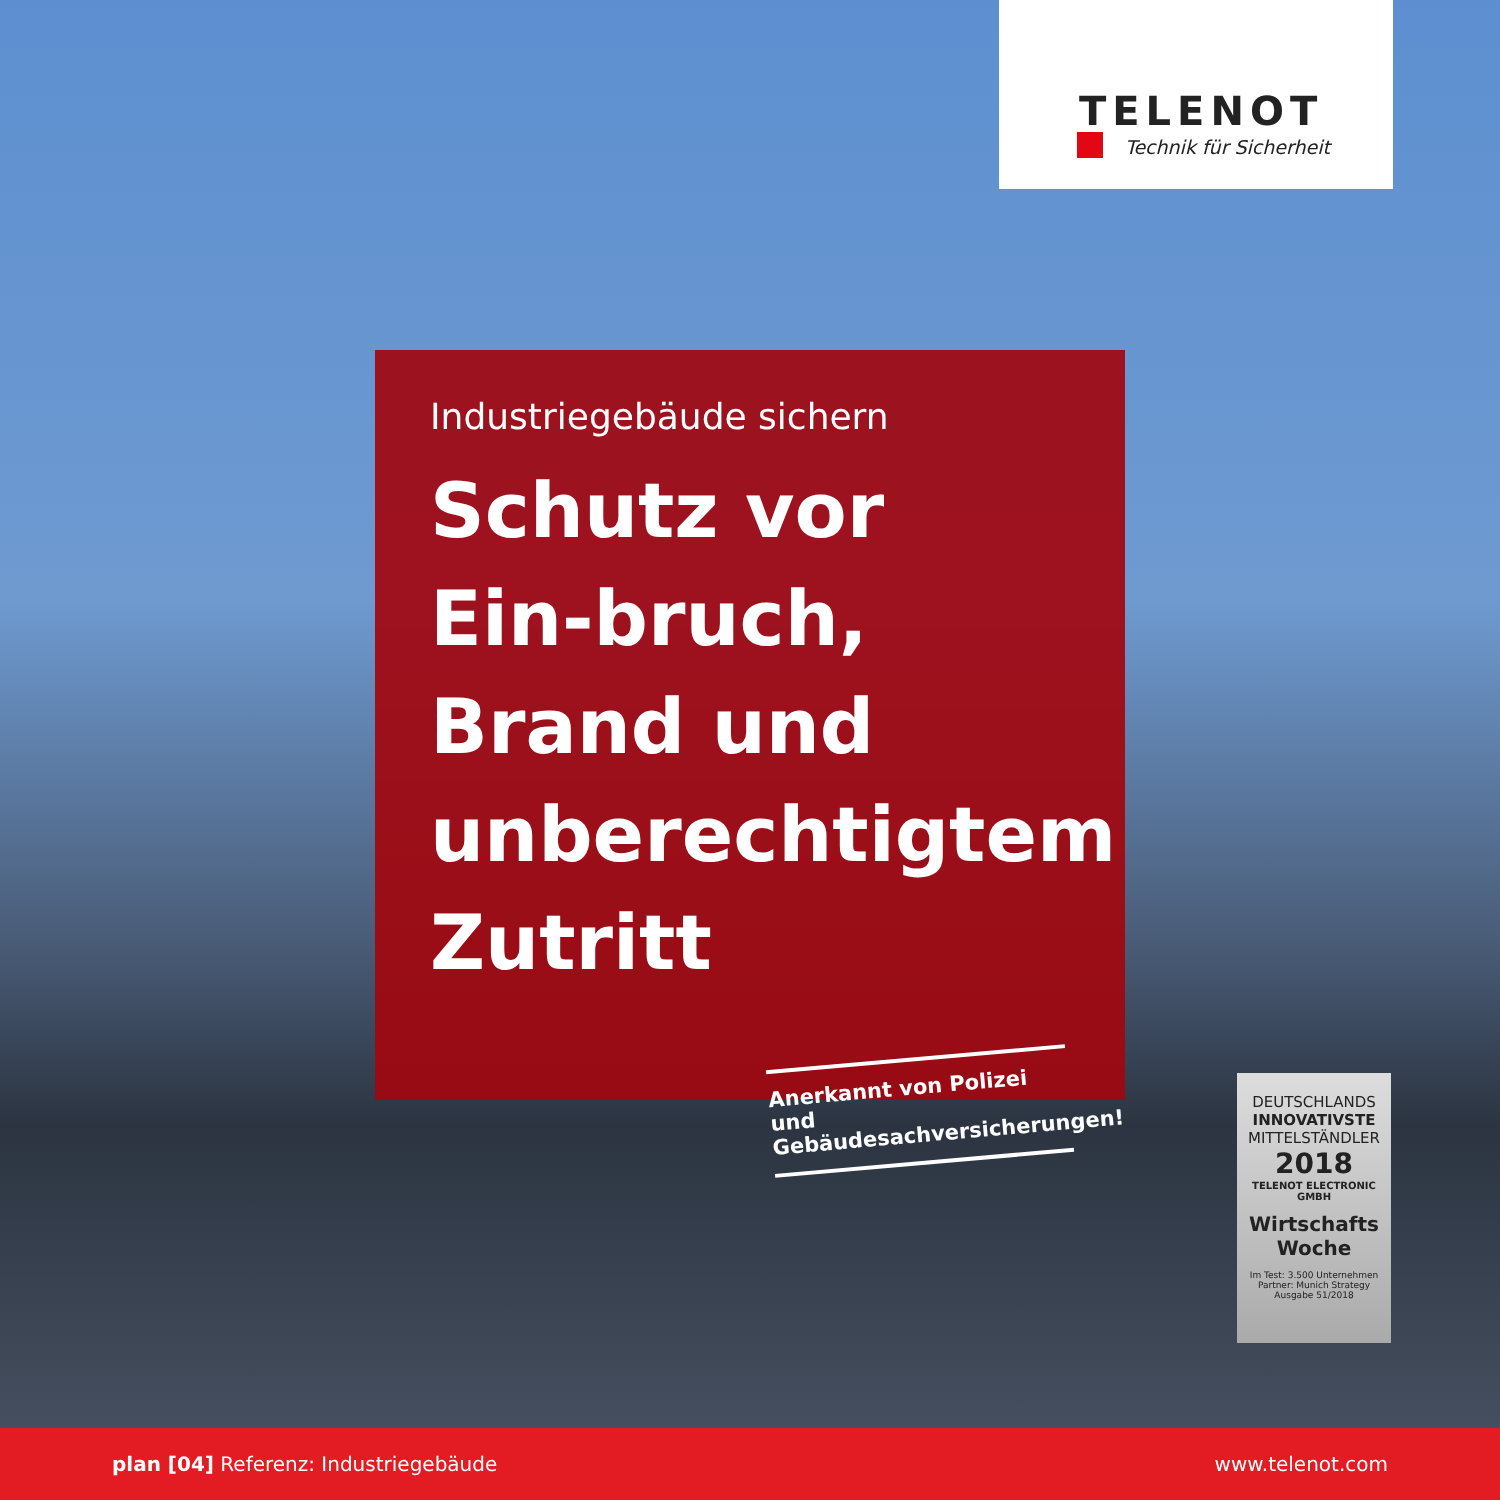TELENOT
Technik für Sicherheit
Industriegebäude sichern
Schutz vor Ein-bruch, Brand und unberechtigtem Zutritt
Anerkannt von Polizei und Gebäudesachversicherungen!
DEUTSCHLANDS
INNOVATIVSTE
MITTELSTÄNDLER
2018
TELENOT ELECTRONIC GMBH
Wirtschafts
Woche
Im Test: 3.500 Unternehmen
Partner: Munich Strategy
Ausgabe 51/2018
plan [04] Referenz: Industriegebäude www.telenot.com